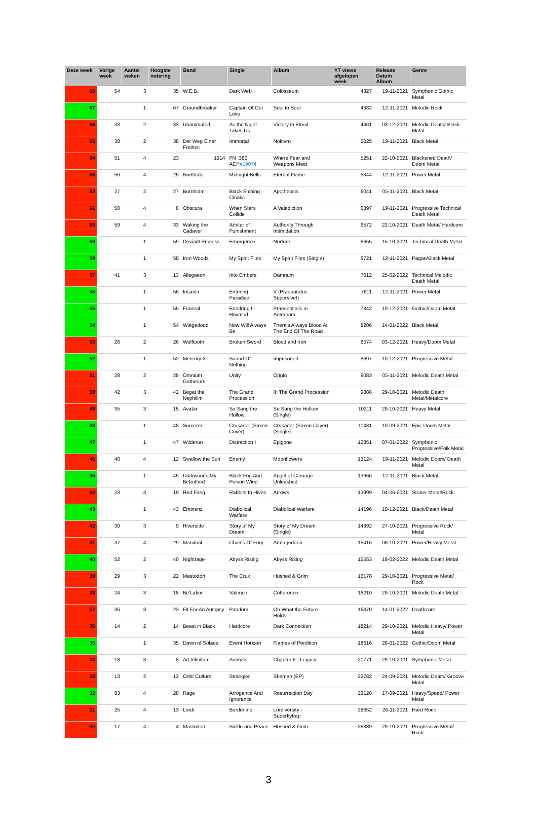| Deze week | Vorige week | Aantal weken | Hoogste notering | Band | Single | Album | YT views afgelopen week | Release Datum Album | Genre |
| --- | --- | --- | --- | --- | --- | --- | --- | --- | --- |
| 68 | 54 | 3 | 35 | W.E.B. | Dark Web | Colosseum | 4327 | 19-11-2021 | Symphonic Gothic Metal |
| 67 | | 1 | 67 | Groundbreaker | Captain Of Our Love | Soul to Soul | 4382 | 12-11-2021 | Melodic Rock |
| 66 | 33 | 2 | 33 | Unanimated | As the Night Takes Us | Victory in Blood | 4461 | 03-12-2021 | Melodic Death/ Black Metal |
| 65 | 38 | 2 | 38 | Der Weg Einer Freiheit | Immortal | Noktvrn | 5025 | 19-11-2021 | Black Metal |
| 64 | 51 | 4 | 23 | 1914 | FN .380 ACP #19074 | Where Fear and Weapons Meet | 5251 | 22-10-2021 | Blackened Death/ Doom Metal |
| 63 | 56 | 4 | 25 | Northtale | Midnight Bells | Eternal Flame | 5344 | 12-11-2021 | Power Metal |
| 62 | 27 | 2 | 27 | Bornholm | Black Shining Cloaks | Apotheosis | 6041 | 05-11-2021 | Black Metal |
| 61 | 50 | 4 | 8 | Obscura | When Stars Collide | A Valediction | 6397 | 19-11-2021 | Progressive Technical Death Metal |
| 60 | 59 | 4 | 33 | Waking the Cadaver | Arbiter of Punishment | Authority Through Intimidation | 6572 | 22-10-2021 | Death Metal/ Hardcore |
| 59 | | 1 | 59 | Deviant Process | Emergence | Nurture | 6655 | 15-10-2021 | Technical Death Metal |
| 58 | | 1 | 58 | Iron Woods | My Spirit Flies | My Spirit Flies (Single) | 6721 | 12-11-2021 | Pagan/Black Metal |
| 57 | 41 | 3 | 13 | Allegaeon | Into Embers | Damnum | 7012 | 25-02-2022 | Technical Melodic Death Metal |
| 56 | | 1 | 56 | Insania | Entering Paradise | V (Praeparatus Supervivet) | 7611 | 12-11-2021 | Power Metal |
| 55 | | 1 | 55 | Funeral | Erindring I - Hovmod | Praesentialis in Aeternum | 7842 | 10-12-2021 | Gothic/Doom Metal |
| 54 | | 1 | 54 | Wiegedood | Now Will Always Be | There's Always Blood At The End Of The Road | 8206 | 14-01-2022 | Black Metal |
| 53 | 26 | 2 | 26 | Wolftooth | Broken Sword | Blood and Iron | 8574 | 03-12-2021 | Heavy/Doom Metal |
| 52 | | 1 | 52 | Mercury X | Sound Of Nothing | Imprisoned | 8697 | 10-12-2021 | Progressive Metal |
| 51 | 28 | 2 | 28 | Omnium Gatherum | Unity | Origin | 9083 | 05-11-2021 | Melodic Death Metal |
| 50 | 42 | 3 | 42 | Begat the Nephilim | The Grand Procession | II: The Grand Procession | 9888 | 29-10-2021 | Melodic Death Metal/Metalcore |
| 49 | 35 | 3 | 15 | Avatar | So Sang the Hollow | So Sang the Hollow (Single) | 10211 | 29-10-2021 | Heavy Metal |
| 48 | | 1 | 48 | Sorcerer | Crusader (Saxon Cover) | Crusader (Saxon Cover) (Single) | 11431 | 10-09-2021 | Epic Doom Metal |
| 47 | | 1 | 47 | Wilderun | Distraction I | Epigone | 12851 | 07-01-2022 | Symphonic Progressive/Folk Metal |
| 46 | 40 | 4 | 12 | Swallow the Sun | Enemy | Moonflowers | 13124 | 19-11-2021 | Melodic Doom/ Death Metal |
| 45 | | 1 | 45 | Darkwoods My Betrothed | Black Fog And Poison Wind | Angel of Carnage Unleashed | 13666 | 12-11-2021 | Black Metal |
| 44 | 23 | 3 | 19 | Red Fang | Rabbits In Hives | Arrows | 13999 | 04-06-2021 | Stoner Metal/Rock |
| 43 | | 1 | 43 | Eminenz | Diabolical Warfare | Diabolical Warfare | 14196 | 10-12-2021 | Black/Death Metal |
| 42 | 30 | 3 | 9 | Riverside | Story of My Dream | Story of My Dream (Single) | 14392 | 27-10-2021 | Progressive Rock/ Metal |
| 41 | 37 | 4 | 29 | Manimal | Chains Of Fury | Armageddon | 15416 | 08-10-2021 | Power/Heavy Metal |
| 40 | 52 | 2 | 40 | Nightrage | Abyss Rising | Abyss Rising | 15553 | 18-02-2022 | Melodic Death Metal |
| 39 | 29 | 3 | 22 | Mastodon | The Crux | Hushed & Grim | 16178 | 29-10-2021 | Progressive Metal/ Rock |
| 38 | 24 | 3 | 18 | Be'Lakor | Valence | Coherence | 16210 | 29-10-2021 | Melodic Death Metal |
| 37 | 36 | 3 | 23 | Fit For An Autopsy | Pandora | Oh What the Future Holds | 16470 | 14-01-2022 | Deathcore |
| 36 | 14 | 2 | 14 | Beast in Black | Hardcore | Dark Connection | 18214 | 29-10-2021 | Melodic Heavy/ Power Metal |
| 35 | | 1 | 35 | Dawn of Solace | Event Horizon | Flames of Perdition | 18616 | 28-01-2022 | Gothic/Doom Metal |
| 34 | 18 | 3 | 8 | Ad Infinitum | Animals | Chapter II - Legacy | 20771 | 29-10-2021 | Symphonic Metal |
| 33 | 13 | 2 | 13 | Orbit Culture | Strangler | Shaman (EP) | 22782 | 24-09-2021 | Melodic Death/ Groove Metal |
| 32 | 83 | 4 | 28 | Rage | Arrogance And Ignorance | Resurrection Day | 23128 | 17-09-2021 | Heavy/Speed/ Power Metal |
| 31 | 25 | 4 | 13 | Lordi | Borderline | Lordiversity - Superflytrap | 28652 | 26-11-2021 | Hard Rock |
| 30 | 17 | 4 | 4 | Mastodon | Sickle and Peace | Hushed & Grim | 28889 | 29-10-2021 | Progressive Metal/ Rock |
3